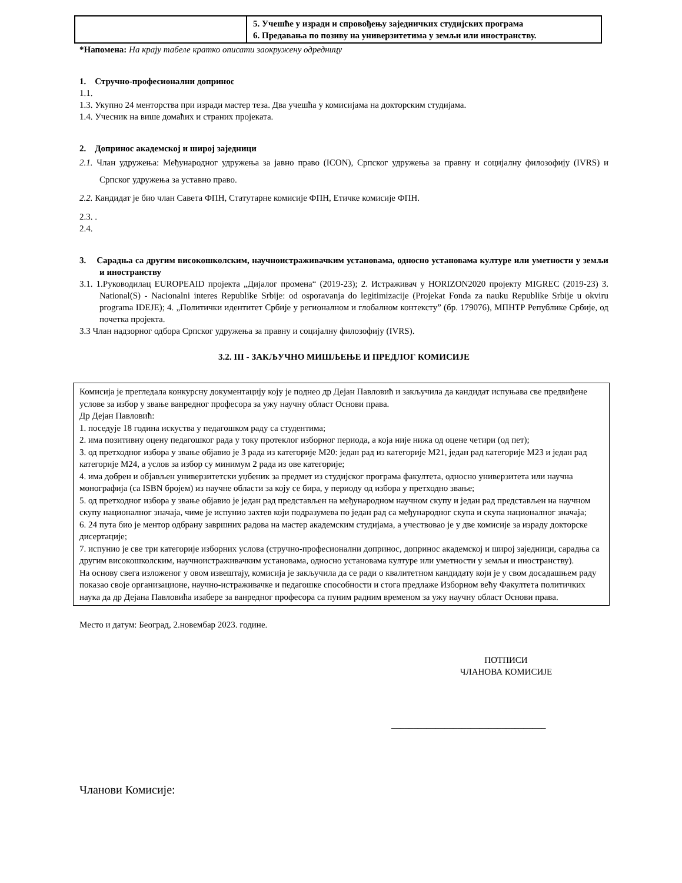| | 5. Учешће у изради и спровођењу заједничких студијских програма 6. Предавања по позиву на универзитетима у земљи или иностранству. |
*Напомена: На крају табеле кратко описати заокружену одредницу
1. Стручно-професионални допринос
1.1.
1.3. Укупно 24 менторства при изради мастер теза. Два учешћа у комисијама на докторским студијама.
1.4. Учесник на више домаћих и страних пројеката.
2. Допринос академској и широј заједници
2.1. Члан удружења: Међународног удружења за јавно право (ICON), Српског удружења за правну и социјалну филозофију (IVRS) и Српског удружења за уставно право.
2.2. Кандидат је био члан Савета ФПН, Статутарне комисије ФПН, Етичке комисије ФПН.
2.3. .
2.4.
3. Сарадња са другим високошколским, научноистраживачким установама, односно установама културе или уметности у земљи и иностранству
3.1. 1.Руководилац EUROPEAID пројекта „Дијалог промена“ (2019-23); 2. Истраживач у HORIZON2020 пројекту MIGREC (2019-23) 3. National(S) - Nacionalni interes Republike Srbije: od osporavanja do legitimizacije (Projekat Fonda za nauku Republike Srbije u okviru programa IDEJE); 4. „Политички идентитет Србије у регионалном и глобалном контексту” (бр. 179076), МПНТР Републике Србије, од почетка пројекта.
3.3 Члан надзорног одбора Српског удружења за правну и социјалну филозофију (IVRS).
3.2. III - ЗАКЉУЧНО МИШЉЕЊЕ И ПРЕДЛОГ КОМИСИЈЕ
Комисија је прегледала конкурсну документацију коју је поднео др Дејан Павловић и закључила да кандидат испуњава све предвиђене услове за избор у звање ванредног професора за ужу научну област Основи права.
Др Дејан Павловић:
1. поседује 18 година искуства у педагошком раду са студентима;
2. има позитивну оцену педагошког рада у току протеклог изборног периода, а која није нижа од оцене четири (од пет);
3. од претходног избора у звање објавио је 3 рада из категорије М20: један рад из категорије М21, један рад категорије М23 и један рад категорије М24, а услов за избор су минимум 2 рада из ове категорије;
4. има добрен и објављен универзитетски уџбеник за предмет из студијског програма факултета, односно универзитета или научна монографија (са ISBN бројем) из научне области за коју се бира, у периоду од избора у претходно звање;
5. од претходног избора у звање објавио је један рад представљен на међународном научном скупу и један рад представљен на научном скупу националног значаја, чиме је испунио захтев који подразумева по један рад са међународног скупа и скупа националног значаја;
6. 24 пута био је ментор одбрану завршних радова на мастер академским студијама, а учествовао је у две комисије за израду докторске дисертације;
7. испунио је све три категорије изборних услова (стручно-професионални допринос, допринос академској и широј заједници, сарадња са другим високошколским, научноистраживачким установама, односно установама културе или уметности у земљи и иностранству).
На основу свега изложеног у овом извештају, комисија је закључила да се ради о квалитетном кандидату који је у свом досадашњем раду показао своје организационе, научно-истраживачке и педагошке способности и стога предлаже Изборном већу Факултета политичких наука да др Дејана Павловића изабере за ванредног професора са пуним радним временом за ужу научну област Основи права.
Место и датум: Београд, 2.новембар 2023. године.
ПОТПИСИ
ЧЛАНОВА КОМИСИЈЕ
___________________________________
Чланови Комисије: